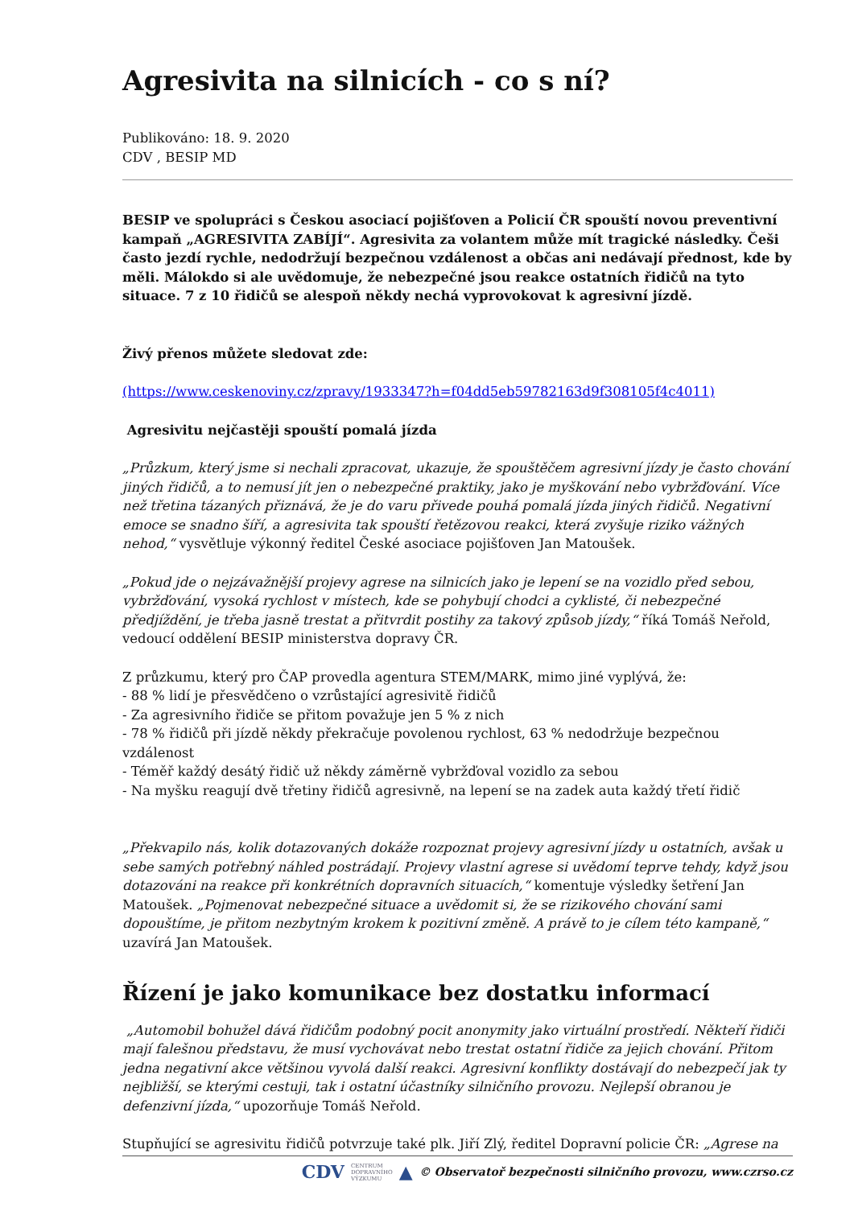Agresivita na silnicích - co s ní?
Publikováno: 18. 9. 2020
CDV , BESIP MD
BESIP ve spolupráci s Českou asociací pojišťoven a Policií ČR spouští novou preventivní kampaň „AGRESIVITA ZABÍJÍ“. Agresivita za volantem může mít tragické následky. Češi často jezdí rychle, nedodržují bezpečnou vzdálenost a občas ani nedávají přednost, kde by měli. Málokdo si ale uvědomuje, že nebezpečné jsou reakce ostatních řidičů na tyto situace. 7 z 10 řidičů se alespoň někdy nechá vyprovokovat k agresivní jízdě.
Živý přenos můžete sledovat zde:
(https://www.ceskenoviny.cz/zpravy/1933347?h=f04dd5eb59782163d9f308105f4c4011)
Agresivitu nejčastěji spouští pomalá jízda
„Průzkum, který jsme si nechali zpracovat, ukazuje, že spouštěčem agresivní jízdy je často chování jiných řidičů, a to nemusí jít jen o nebezpečné praktiky, jako je myškování nebo vybržďování. Více než třetina tázaných přiznává, že je do varu přivede pouhá pomalá jízda jiných řidičů. Negativní emoce se snadno šíří, a agresivita tak spouští řetězovou reakci, která zvyšuje riziko vážných nehod,“ vysvětluje výkonný ředitel České asociace pojišťoven Jan Matoušek.
„Pokud jde o nejzávažnější projevy agrese na silnicích jako je lepení se na vozidlo před sebou, vybržďování, vysoká rychlost v místech, kde se pohybují chodci a cyklisté, či nebezpečné předjíždění, je třeba jasně trestat a přitvrdit postihy za takový způsob jízdy,“ říká Tomáš Neřold, vedoucí oddělení BESIP ministerstva dopravy ČR.
Z průzkumu, který pro ČAP provedla agentura STEM/MARK, mimo jiné vyplývá, že:
- 88 % lidí je přesvědčeno o vzrůstající agresivitě řidičů
- Za agresivního řidiče se přitom považuje jen 5 % z nich
- 78 % řidičů při jízdě někdy překračuje povolenou rychlost, 63 % nedodržuje bezpečnou vzdálenost
- Téměř každý desátý řidič už někdy záměrně vybržďoval vozidlo za sebou
- Na myšku reagují dvě třetiny řidičů agresivně, na lepení se na zadek auta každý třetí řidič
„Překvapilo nás, kolik dotazovaných dokáže rozpoznat projevy agresivní jízdy u ostatních, avšak u sebe samých potřebný náhled postrádají. Projevy vlastní agrese si uvědomí teprve tehdy, když jsou dotazováni na reakce při konkrétních dopravních situacích,“ komentuje výsledky šetření Jan Matoušek. „Pojmenovat nebezpečné situace a uvědomit si, že se rizikového chování sami dopouštíme, je přitom nezbytným krokem k pozitivní změně. A právě to je cílem této kampaně,“ uzavírá Jan Matoušek.
Řízení je jako komunikace bez dostatku informací
„Automobil bohužel dává řidičům podobný pocit anonymity jako virtuální prostředí. Někteří řidiči mají falešnou představu, že musí vychovávat nebo trestat ostatní řidiče za jejich chování. Přitom jedna negativní akce většinou vyvolá další reakci. Agresivní konflikty dostávají do nebezpečí jak ty nejbližší, se kterými cestuji, tak i ostatní účastníky silničního provozu. Nejlepší obranou je defenzivní jízda,“ upozorňuje Tomáš Neřold.
Stupňující se agresivitu řidičů potvrzuje také plk. Jiří Zlý, ředitel Dopravní policie ČR: „Agrese na
CDV CENTRUM
DOPRAVNÍHO
VÝZKUMU ▲ © Observatoř bezpečnosti silničního provozu, www.czrso.cz